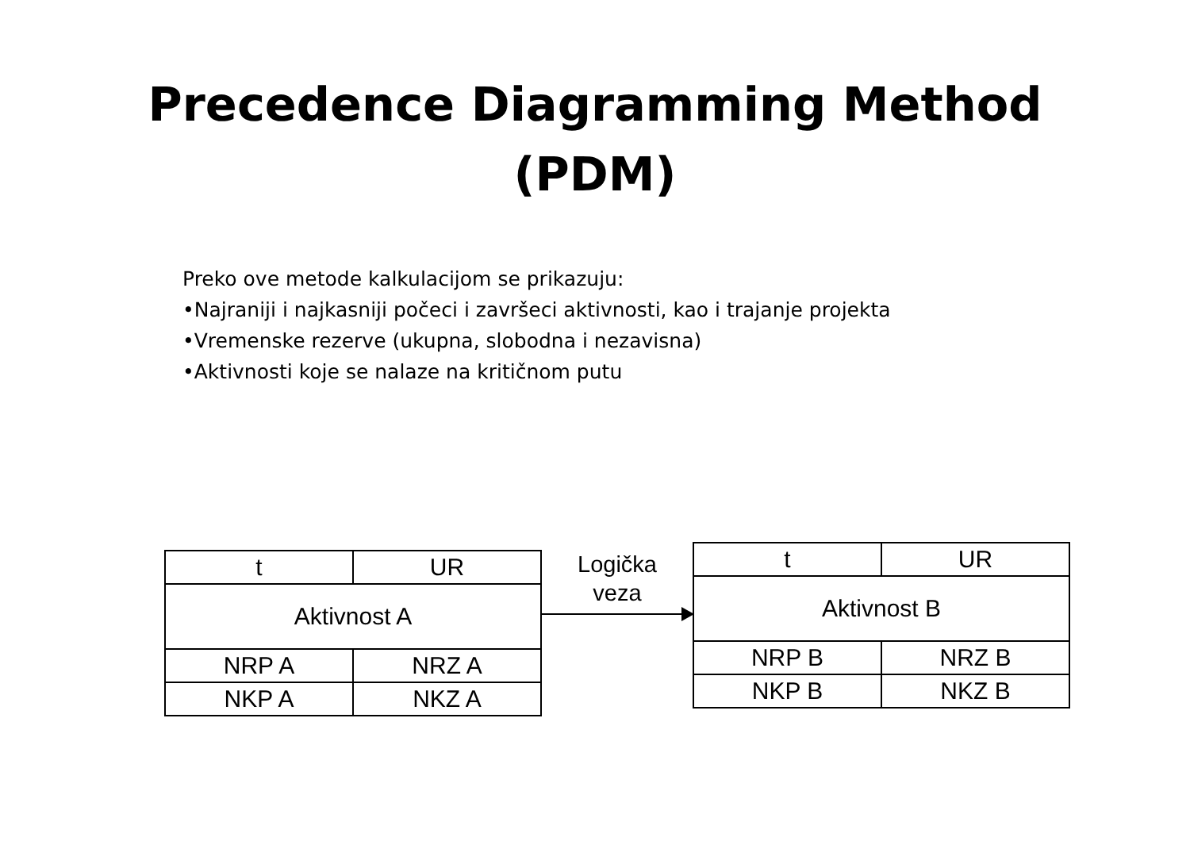Precedence Diagramming Method
(PDM)
Preko ove metode kalkulacijom se prikazuju:
•Najraniji i najkasniji počeci i završeci aktivnosti, kao i trajanje projekta
•Vremenske rezerve (ukupna, slobodna i nezavisna)
•Aktivnosti koje se nalaze na kritičnom putu
| t | UR |
| Aktivnost A | |
| NRP A | NRZ A |
| NKP A | NKZ A |
Logička
veza
| t | UR |
| Aktivnost B | |
| NRP B | NRZ B |
| NKP B | NKZ B |